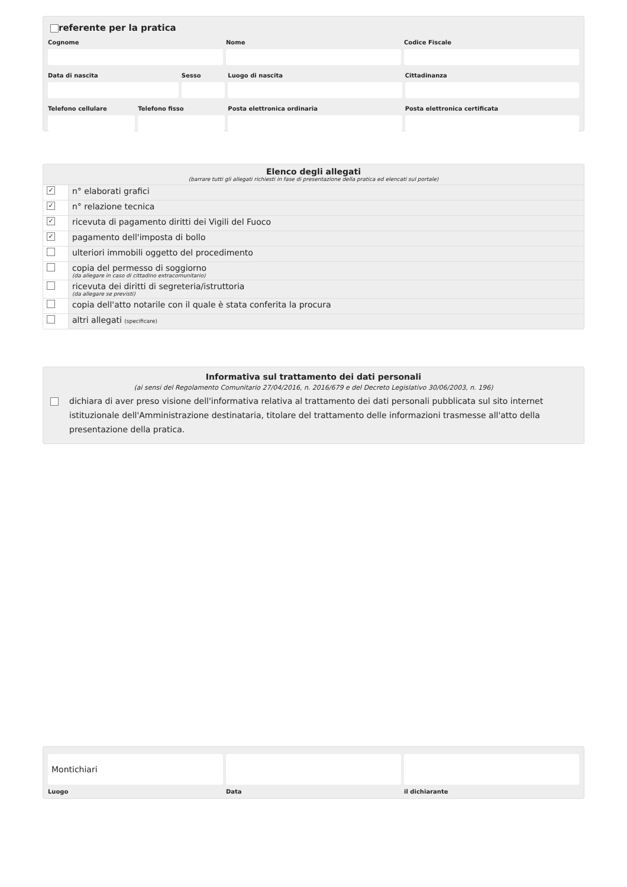referente per la pratica
Cognome Nome Codice Fiscale
Data di nascita Sesso Luogo di nascita Cittadinanza
Telefono cellulare Telefono fisso Posta elettronica ordinaria Posta elettronica certificata
Elenco degli allegati
(barrare tutti gli allegati richiesti in fase di presentazione della pratica ed elencati sul portale)
✓
n° elaborati grafici
✓
n° relazione tecnica
✓
ricevuta di pagamento diritti dei Vigili del Fuoco
✓
pagamento dell'imposta di bollo
ulteriori immobili oggetto del procedimento
copia del permesso di soggiorno
(da allegare in caso di cittadino extracomunitario)
ricevuta dei diritti di segreteria/istruttoria
(da allegare se previsti)
copia dell'atto notarile con il quale è stata conferita la procura
altri allegati (specificare)
Informativa sul trattamento dei dati personali
(ai sensi del Regolamento Comunitario 27/04/2016, n. 2016/679 e del Decreto Legislativo 30/06/2003, n. 196)
dichiara di aver preso visione dell'informativa relativa al trattamento dei dati personali pubblicata sul sito internet istituzionale dell'Amministrazione destinataria, titolare del trattamento delle informazioni trasmesse all'atto della presentazione della pratica.
Montichiari
Luogo Data il dichiarante